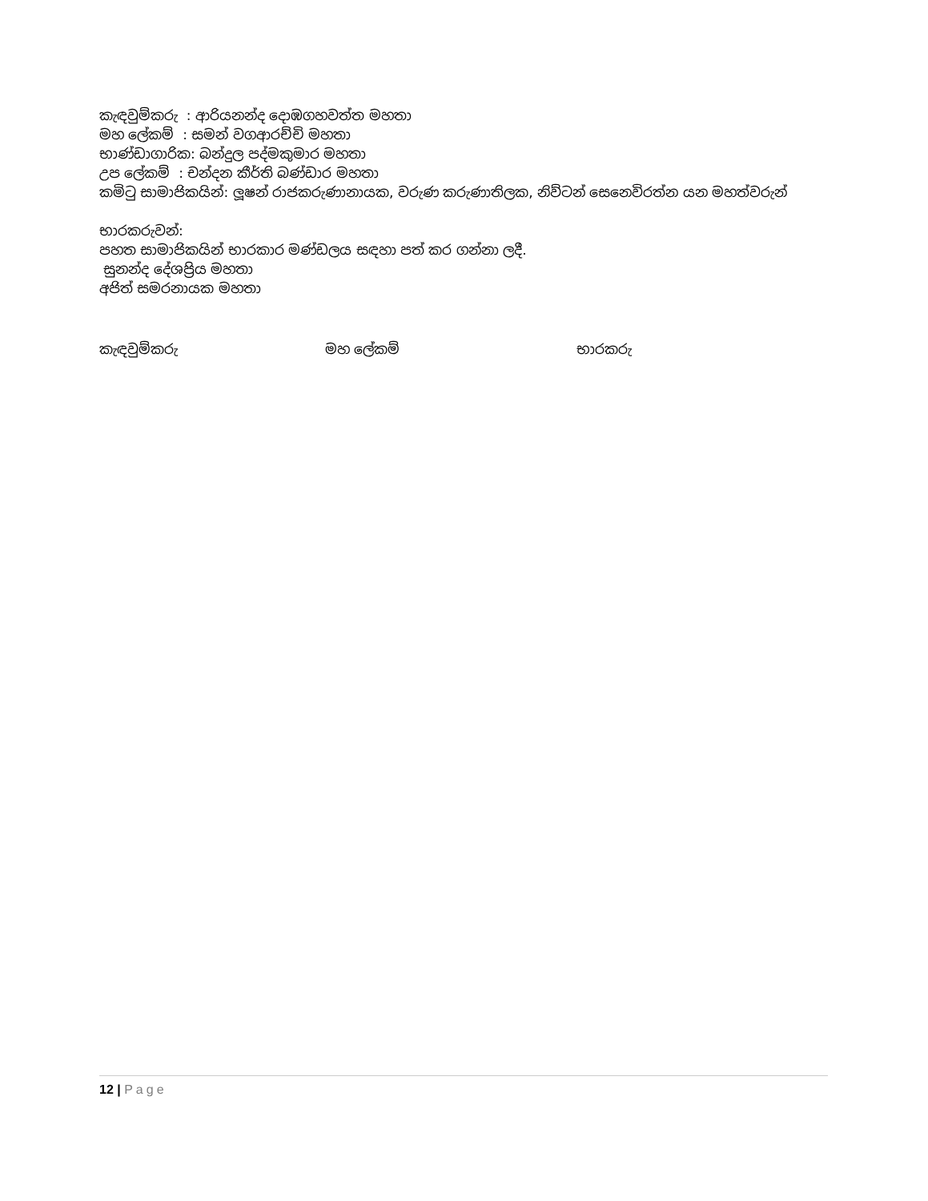කැඳවුම්කරු : ආරියනන්ද දොඹගහවත්ත මහතා
මහ ලේකම් : සමන් වගආරච්චි මහතා
භාණ්ඩාගාරික: බන්දුල පද්මකුමාර මහතා
උප ලේකම් : චන්දන කීර්ති බණ්ඩාර මහතා
කමිටු සාමාජිකයින්: ලූෂන් රාජකරුණානායක, වරුණ කරුණාතිලක, නිව්ටන් සෙනෙවිරත්න යන මහත්වරුන්
භාරකරුවන්:
පහත සාමාජිකයින් භාරකාර මණ්ඩලය සඳහා පත් කර ගන්නා ලදී.
සුනන්ද දේශප්‍රිය මහතා
අජිත් සමරනායක මහතා
කැඳවුම්කරු මහ ලේකම් භාරකරු
12 | Page